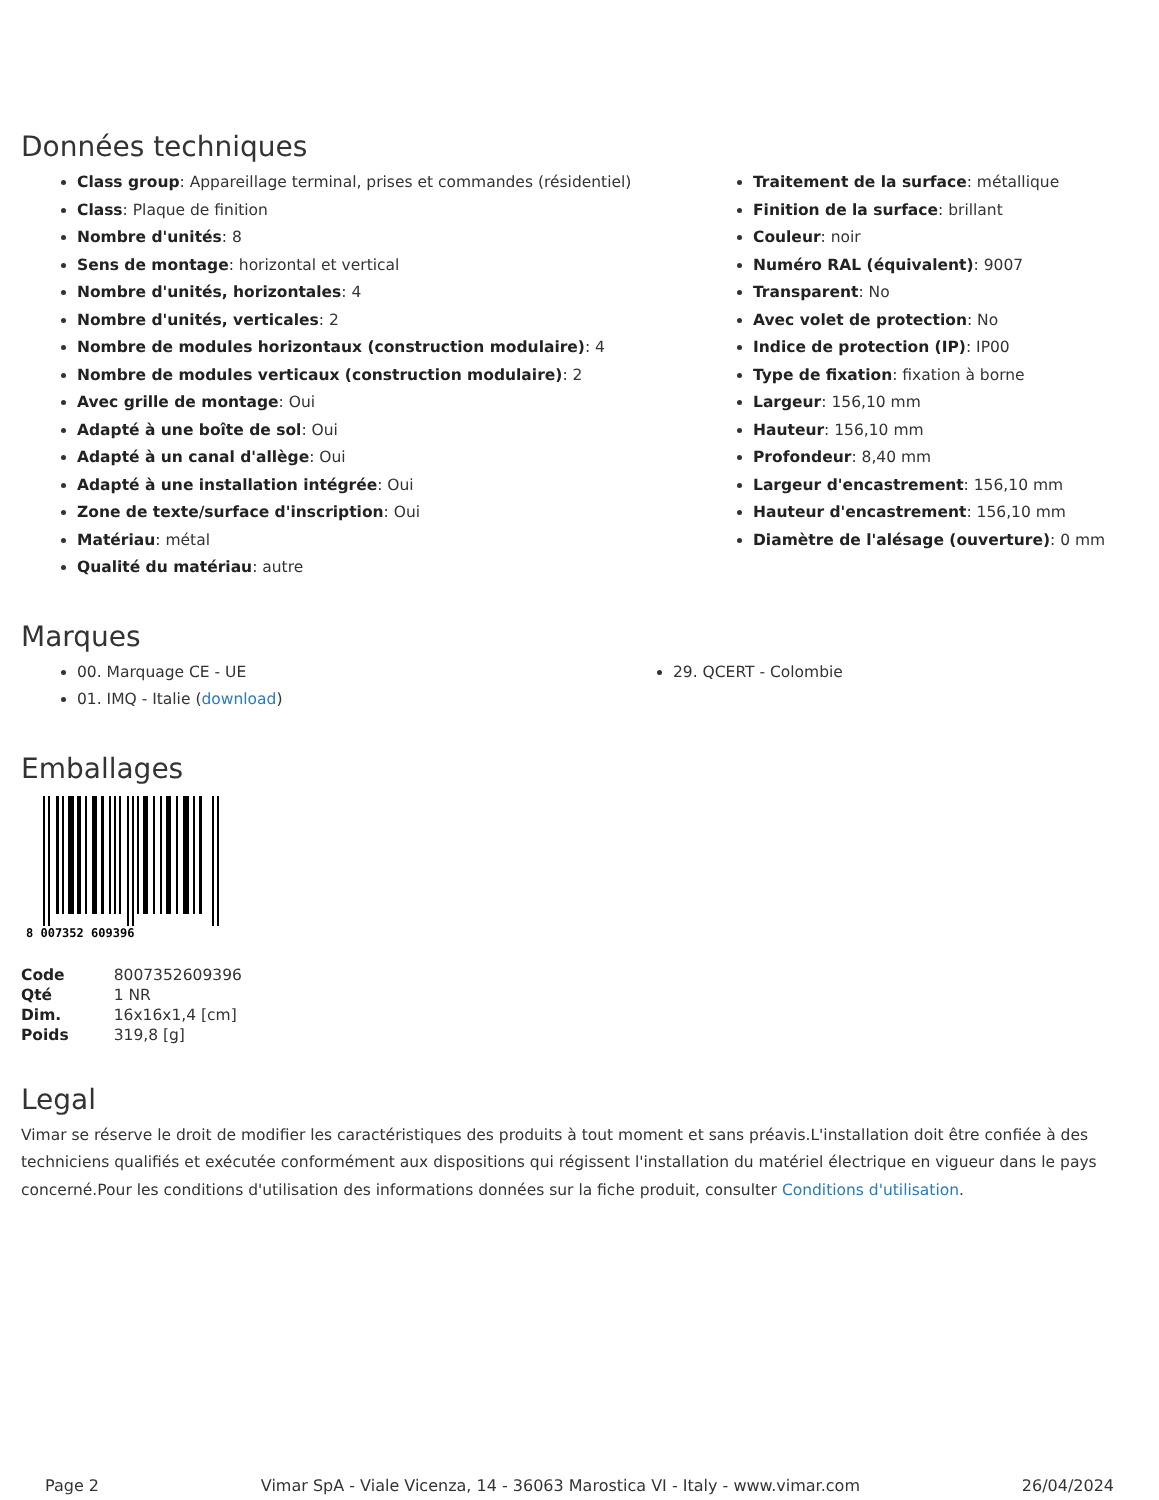Données techniques
Class group: Appareillage terminal, prises et commandes (résidentiel)
Class: Plaque de finition
Nombre d'unités: 8
Sens de montage: horizontal et vertical
Nombre d'unités, horizontales: 4
Nombre d'unités, verticales: 2
Nombre de modules horizontaux (construction modulaire): 4
Nombre de modules verticaux (construction modulaire): 2
Avec grille de montage: Oui
Adapté à une boîte de sol: Oui
Adapté à un canal d'allège: Oui
Adapté à une installation intégrée: Oui
Zone de texte/surface d'inscription: Oui
Matériau: métal
Qualité du matériau: autre
Traitement de la surface: métallique
Finition de la surface: brillant
Couleur: noir
Numéro RAL (équivalent): 9007
Transparent: No
Avec volet de protection: No
Indice de protection (IP): IP00
Type de fixation: fixation à borne
Largeur: 156,10 mm
Hauteur: 156,10 mm
Profondeur: 8,40 mm
Largeur d'encastrement: 156,10 mm
Hauteur d'encastrement: 156,10 mm
Diamètre de l'alésage (ouverture): 0 mm
Marques
00. Marquage CE - UE
01. IMQ - Italie (download)
29. QCERT - Colombie
Emballages
8 007352 609396
| Code | 8007352609396 |
| Qté | 1 NR |
| Dim. | 16x16x1,4 [cm] |
| Poids | 319,8 [g] |
Legal
Vimar se réserve le droit de modifier les caractéristiques des produits à tout moment et sans préavis.L'installation doit être confiée à des techniciens qualifiés et exécutée conformément aux dispositions qui régissent l'installation du matériel électrique en vigueur dans le pays concerné.Pour les conditions d'utilisation des informations données sur la fiche produit, consulter Conditions d'utilisation.
Page 2 Vimar SpA - Viale Vicenza, 14 - 36063 Marostica VI - Italy - www.vimar.com 26/04/2024